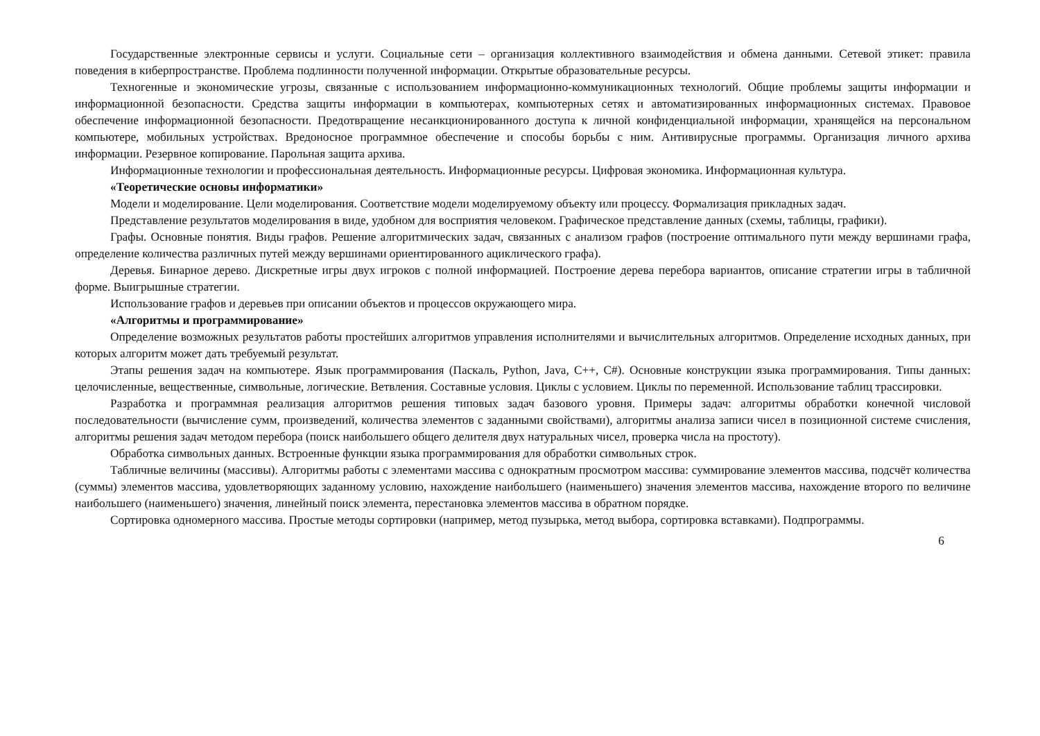Государственные электронные сервисы и услуги. Социальные сети – организация коллективного взаимодействия и обмена данными. Сетевой этикет: правила поведения в киберпространстве. Проблема подлинности полученной информации. Открытые образовательные ресурсы.
Техногенные и экономические угрозы, связанные с использованием информационно-коммуникационных технологий. Общие проблемы защиты информации и информационной безопасности. Средства защиты информации в компьютерах, компьютерных сетях и автоматизированных информационных системах. Правовое обеспечение информационной безопасности. Предотвращение несанкционированного доступа к личной конфиденциальной информации, хранящейся на персональном компьютере, мобильных устройствах. Вредоносное программное обеспечение и способы борьбы с ним. Антивирусные программы. Организация личного архива информации. Резервное копирование. Парольная защита архива.
Информационные технологии и профессиональная деятельность. Информационные ресурсы. Цифровая экономика. Информационная культура.
«Теоретические основы информатики»
Модели и моделирование. Цели моделирования. Соответствие модели моделируемому объекту или процессу. Формализация прикладных задач.
Представление результатов моделирования в виде, удобном для восприятия человеком. Графическое представление данных (схемы, таблицы, графики).
Графы. Основные понятия. Виды графов. Решение алгоритмических задач, связанных с анализом графов (построение оптимального пути между вершинами графа, определение количества различных путей между вершинами ориентированного ациклического графа).
Деревья. Бинарное дерево. Дискретные игры двух игроков с полной информацией. Построение дерева перебора вариантов, описание стратегии игры в табличной форме. Выигрышные стратегии.
Использование графов и деревьев при описании объектов и процессов окружающего мира.
«Алгоритмы и программирование»
Определение возможных результатов работы простейших алгоритмов управления исполнителями и вычислительных алгоритмов. Определение исходных данных, при которых алгоритм может дать требуемый результат.
Этапы решения задач на компьютере. Язык программирования (Паскаль, Python, Java, С++, С#). Основные конструкции языка программирования. Типы данных: целочисленные, вещественные, символьные, логические. Ветвления. Составные условия. Циклы с условием. Циклы по переменной. Использование таблиц трассировки.
Разработка и программная реализация алгоритмов решения типовых задач базового уровня. Примеры задач: алгоритмы обработки конечной числовой последовательности (вычисление сумм, произведений, количества элементов с заданными свойствами), алгоритмы анализа записи чисел в позиционной системе счисления, алгоритмы решения задач методом перебора (поиск наибольшего общего делителя двух натуральных чисел, проверка числа на простоту).
Обработка символьных данных. Встроенные функции языка программирования для обработки символьных строк.
Табличные величины (массивы). Алгоритмы работы с элементами массива с однократным просмотром массива: суммирование элементов массива, подсчёт количества (суммы) элементов массива, удовлетворяющих заданному условию, нахождение наибольшего (наименьшего) значения элементов массива, нахождение второго по величине наибольшего (наименьшего) значения, линейный поиск элемента, перестановка элементов массива в обратном порядке.
Сортировка одномерного массива. Простые методы сортировки (например, метод пузырька, метод выбора, сортировка вставками). Подпрограммы.
6